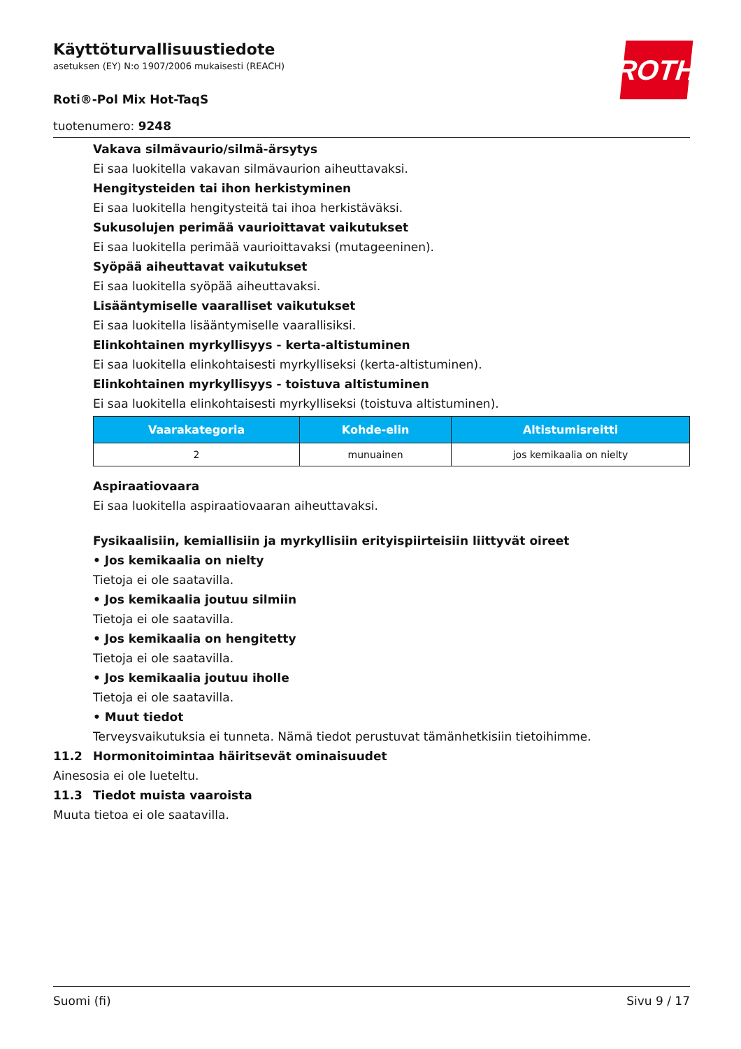ROTH
Käyttöturvallisuustiedote
asetuksen (EY) N:o 1907/2006 mukaisesti (REACH)
Roti®-Pol Mix Hot-TaqS
tuotenumero: 9248
Vakava silmävaurio/silmä-ärsytys
Ei saa luokitella vakavan silmävaurion aiheuttavaksi.
Hengitysteiden tai ihon herkistyminen
Ei saa luokitella hengitysteitä tai ihoa herkistäväksi.
Sukusolujen perimää vaurioittavat vaikutukset
Ei saa luokitella perimää vaurioittavaksi (mutageeninen).
Syöpää aiheuttavat vaikutukset
Ei saa luokitella syöpää aiheuttavaksi.
Lisääntymiselle vaaralliset vaikutukset
Ei saa luokitella lisääntymiselle vaarallisiksi.
Elinkohtainen myrkyllisyys - kerta-altistuminen
Ei saa luokitella elinkohtaisesti myrkylliseksi (kerta-altistuminen).
Elinkohtainen myrkyllisyys - toistuva altistuminen
Ei saa luokitella elinkohtaisesti myrkylliseksi (toistuva altistuminen).
| Vaarakategoria | Kohde-elin | Altistumisreitti |
| --- | --- | --- |
| 2 | munuainen | jos kemikaalia on nielty |
Aspiraatiovaara
Ei saa luokitella aspiraatiovaaran aiheuttavaksi.
Fysikaalisiin, kemiallisiin ja myrkyllisiin erityispiirteisiin liittyvät oireet
• Jos kemikaalia on nielty
Tietoja ei ole saatavilla.
• Jos kemikaalia joutuu silmiin
Tietoja ei ole saatavilla.
• Jos kemikaalia on hengitetty
Tietoja ei ole saatavilla.
• Jos kemikaalia joutuu iholle
Tietoja ei ole saatavilla.
• Muut tiedot
Terveysvaikutuksia ei tunneta. Nämä tiedot perustuvat tämänhetkisiin tietoihimme.
11.2 Hormonitoimintaa häiritsevät ominaisuudet
Ainesosia ei ole lueteltu.
11.3 Tiedot muista vaaroista
Muuta tietoa ei ole saatavilla.
Suomi (fi) Sivu 9 / 17